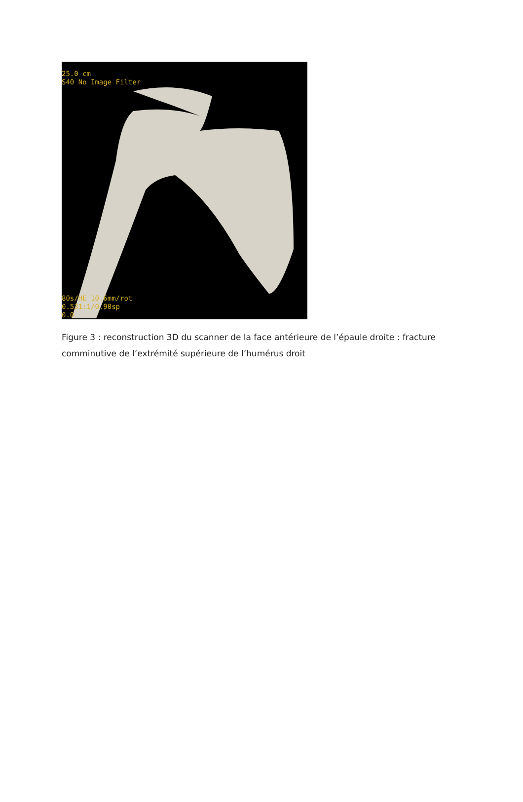25.0 cm
S40 No Image Filter
80s/HE 10.6mm/rot
0.531:1/0.90sp
0.0
Figure 3 : reconstruction 3D du scanner de la face antérieure de l’épaule droite : fracture comminutive de l’extrémité supérieure de l’humérus droit